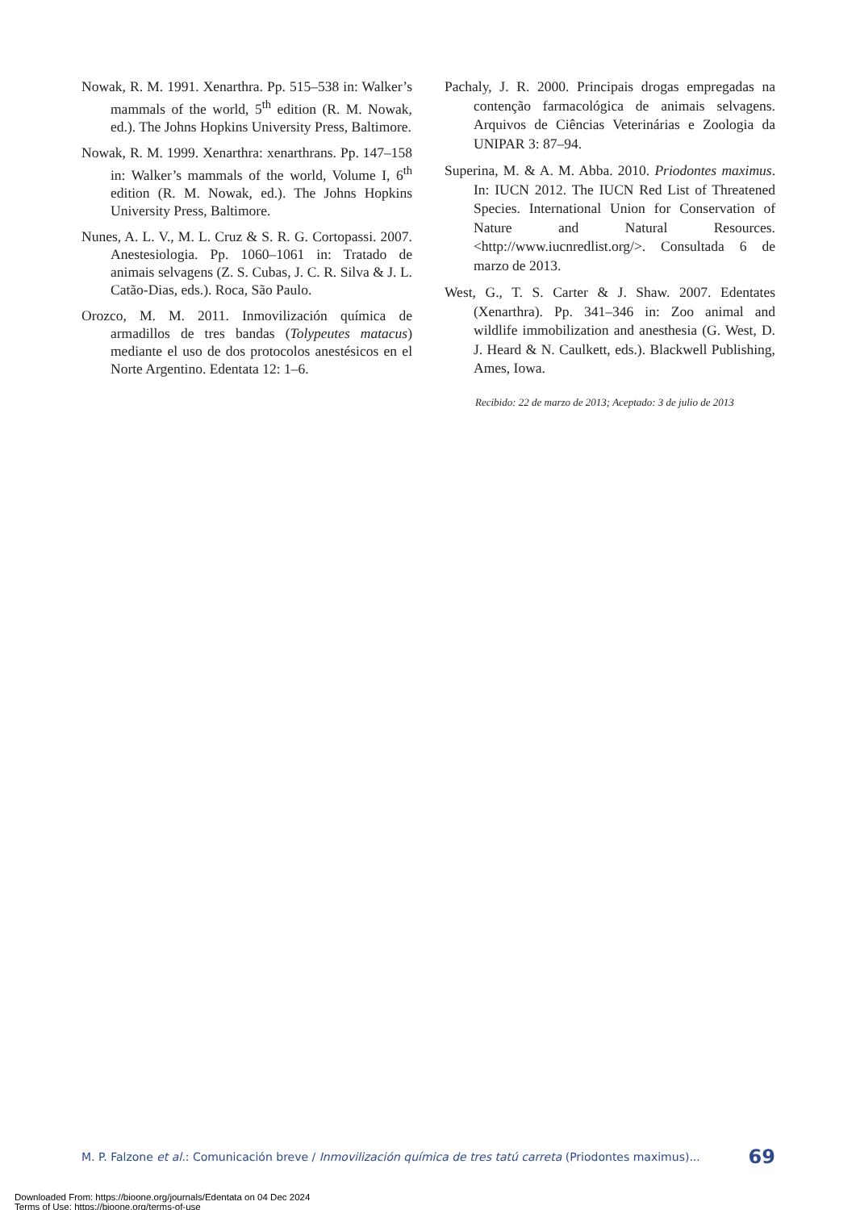Nowak, R. M. 1991. Xenarthra. Pp. 515–538 in: Walker’s mammals of the world, 5<sup>th</sup> edition (R. M. Nowak, ed.). The Johns Hopkins University Press, Baltimore.
Nowak, R. M. 1999. Xenarthra: xenarthrans. Pp. 147–158 in: Walker’s mammals of the world, Volume I, 6<sup>th</sup> edition (R. M. Nowak, ed.). The Johns Hopkins University Press, Baltimore.
Nunes, A. L. V., M. L. Cruz & S. R. G. Cortopassi. 2007. Anestesiologia. Pp. 1060–1061 in: Tratado de animais selvagens (Z. S. Cubas, J. C. R. Silva & J. L. Catão-Dias, eds.). Roca, São Paulo.
Orozco, M. M. 2011. Inmovilización química de armadillos de tres bandas (Tolypeutes matacus) mediante el uso de dos protocolos anestésicos en el Norte Argentino. Edentata 12: 1–6.
Pachaly, J. R. 2000. Principais drogas empregadas na contenção farmacológica de animais selvagens. Arquivos de Ciências Veterinárias e Zoologia da UNIPAR 3: 87–94.
Superina, M. & A. M. Abba. 2010. Priodontes maximus. In: IUCN 2012. The IUCN Red List of Threatened Species. International Union for Conservation of Nature and Natural Resources. <http://www.iucnredlist.org/>. Consultada 6 de marzo de 2013.
West, G., T. S. Carter & J. Shaw. 2007. Edentates (Xenarthra). Pp. 341–346 in: Zoo animal and wildlife immobilization and anesthesia (G. West, D. J. Heard & N. Caulkett, eds.). Blackwell Publishing, Ames, Iowa.
Recibido: 22 de marzo de 2013; Aceptado: 3 de julio de 2013
M. P. Falzone et al.: Comunicación breve / Inmovilización química de tres tatú carreta (Priodontes maximus)... 69
Downloaded From: https://bioone.org/journals/Edentata on 04 Dec 2024
Terms of Use: https://bioone.org/terms-of-use